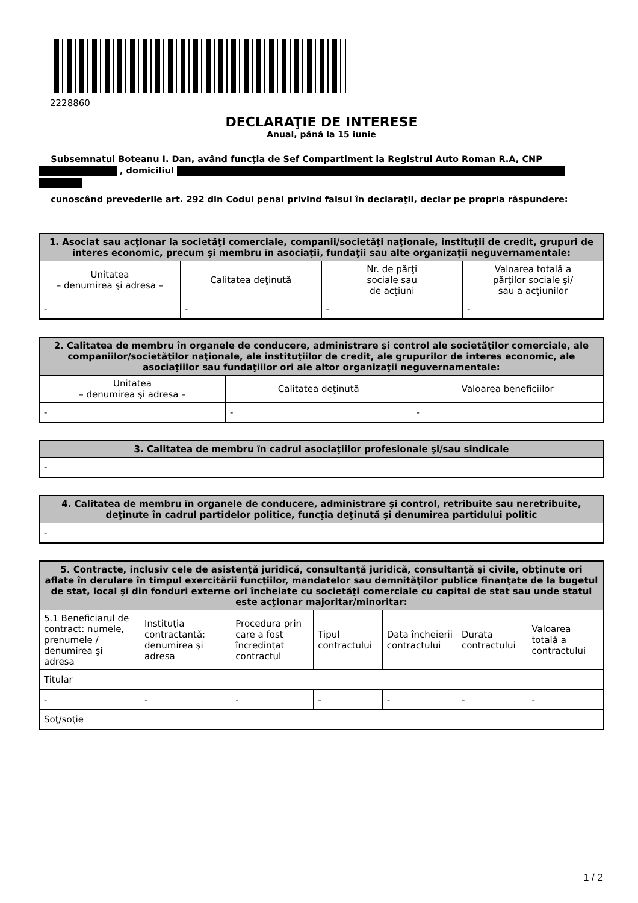2228860
DECLARAŢIE DE INTERESE
Anual, până la 15 iunie
Subsemnatul Boteanu I. Dan, având funcţia de Sef Compartiment la Registrul Auto Roman R.A, CNP , domiciliul
cunoscând prevederile art. 292 din Codul penal privind falsul în declaraţii, declar pe propria răspundere:
| 1. Asociat sau acţionar la societăţi comerciale, companii/societăţi naţionale, instituţii de credit, grupuri de interes economic, precum şi membru în asociaţii, fundaţii sau alte organizaţii neguvernamentale: | | | |
| --- | --- | --- | --- |
| Unitatea – denumirea şi adresa – | Calitatea deţinută | Nr. de părţi sociale sau de acţiuni | Valoarea totală a părţilor sociale şi/ sau a acţiunilor |
| - | - | - | - |
| 2. Calitatea de membru în organele de conducere, administrare şi control ale societăţilor comerciale, ale companiilor/societăţilor naţionale, ale instituţiilor de credit, ale grupurilor de interes economic, ale asociaţiilor sau fundaţiilor ori ale altor organizaţii neguvernamentale: | | |
| --- | --- | --- |
| Unitatea – denumirea şi adresa – | Calitatea deţinută | Valoarea beneficiilor |
| - | - | - |
| 3. Calitatea de membru în cadrul asociaţiilor profesionale şi/sau sindicale |
| --- |
| - |
| 4. Calitatea de membru în organele de conducere, administrare şi control, retribuite sau neretribuite, deţinute în cadrul partidelor politice, funcţia deţinută şi denumirea partidului politic |
| --- |
| - |
| 5. Contracte, inclusiv cele de asistenţă juridică, consultanţă juridică, consultanţă şi civile, obţinute ori aflate în derulare în timpul exercitării funcţiilor, mandatelor sau demnităţilor publice finanţate de la bugetul de stat, local şi din fonduri externe ori încheiate cu societăţi comerciale cu capital de stat sau unde statul este acţionar majoritar/minoritar: | | | | | | |
| --- | --- | --- | --- | --- | --- | --- |
| 5.1 Beneficiarul de contract: numele, prenumele / denumirea şi adresa | Instituţia contractantă: denumirea şi adresa | Procedura prin care a fost încredinţat contractul | Tipul contractului | Data încheierii contractului | Durata contractului | Valoarea totală a contractului |
| Titular | | | | | | |
| - | - | - | - | - | - | - |
| Soţ/soţie | | | | | | |
1 / 2